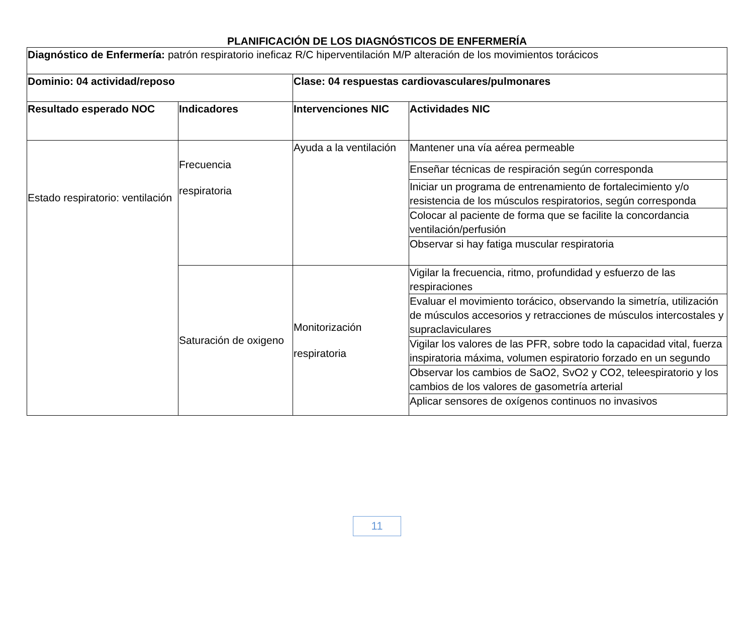PLANIFICACIÓN DE LOS DIAGNÓSTICOS DE ENFERMERÍA
| Diagnóstico de Enfermería: patrón respiratorio ineficaz R/C hiperventilación M/P alteración de los movimientos torácicos | | | |
| Dominio: 04 actividad/reposo | | Clase: 04 respuestas cardiovasculares/pulmonares | |
| Resultado esperado NOC | Indicadores | Intervenciones NIC | Actividades NIC |
| Estado respiratorio: ventilación | Frecuencia respiratoria | Ayuda a la ventilación | Mantener una vía aérea permeable |
| | | | Enseñar técnicas de respiración según corresponda |
| | | | Iniciar un programa de entrenamiento de fortalecimiento y/o resistencia de los músculos respiratorios, según corresponda |
| | | | Colocar al paciente de forma que se facilite la concordancia ventilación/perfusión |
| | | | Observar si hay fatiga muscular respiratoria |
| | Saturación de oxigeno | Monitorización respiratoria | Vigilar la frecuencia, ritmo, profundidad y esfuerzo de las respiraciones |
| | | | Evaluar el movimiento torácico, observando la simetría, utilización de músculos accesorios y retracciones de músculos intercostales y supraclaviculares |
| | | | Vigilar los valores de las PFR, sobre todo la capacidad vital, fuerza inspiratoria máxima, volumen espiratorio forzado en un segundo |
| | | | Observar los cambios de SaO2, SvO2 y CO2, teleespiratorio y los cambios de los valores de gasometría arterial |
| | | | Aplicar sensores de oxígenos continuos no invasivos |
11